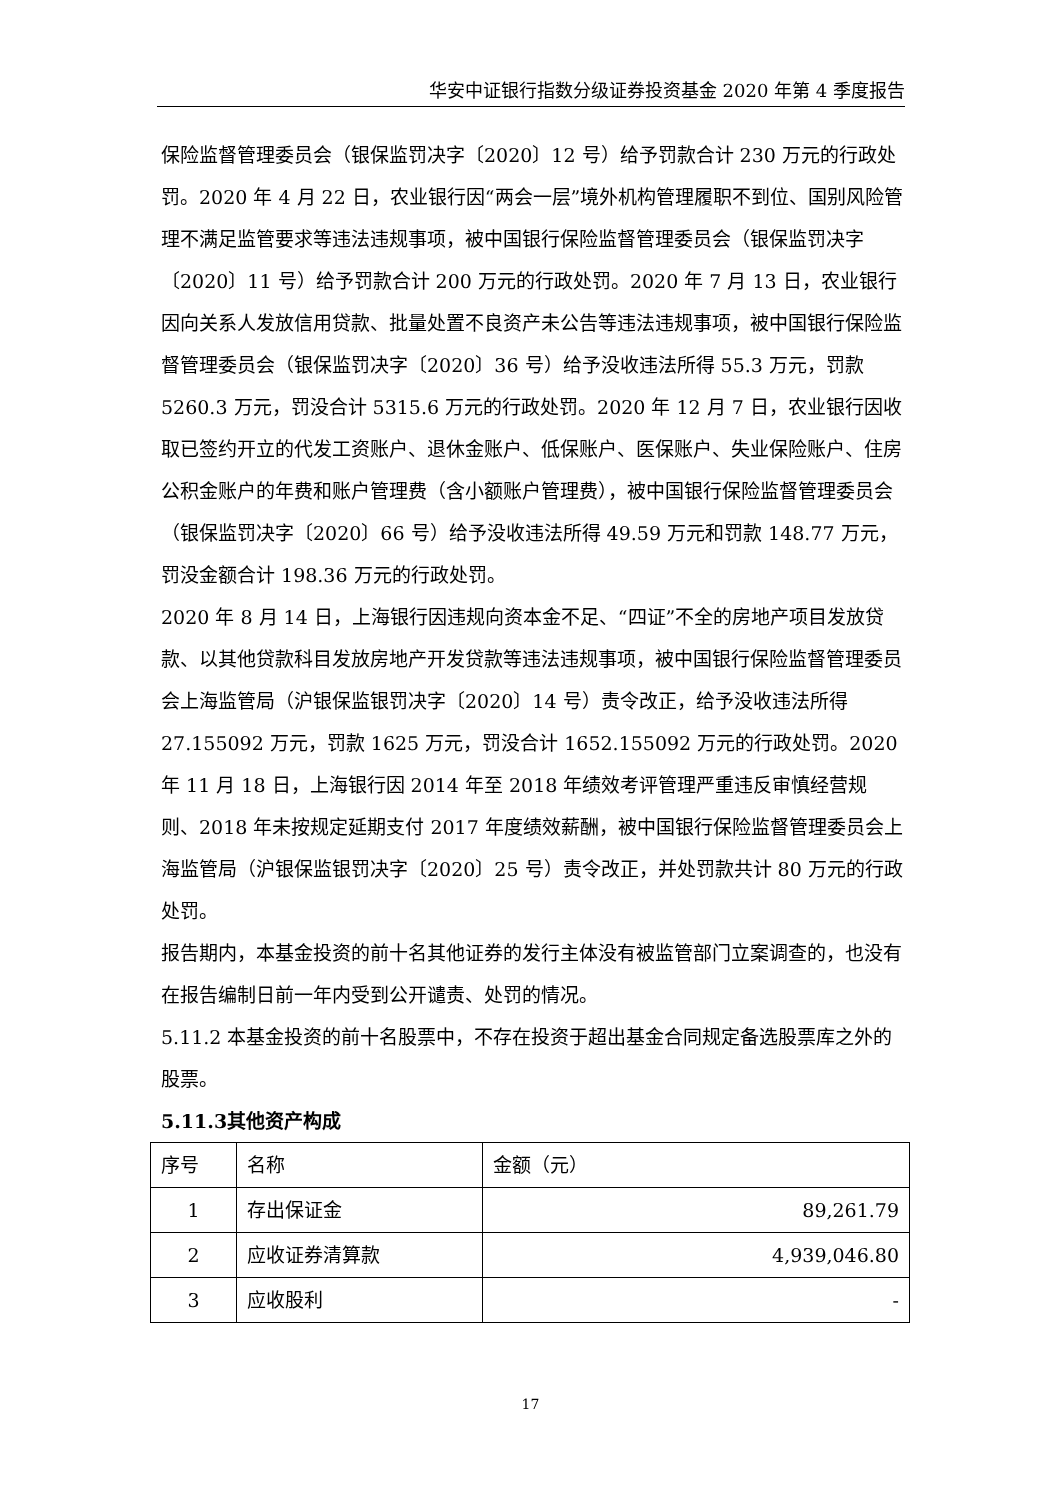华安中证银行指数分级证券投资基金 2020 年第 4 季度报告
保险监督管理委员会（银保监罚决字〔2020〕12 号）给予罚款合计 230 万元的行政处罚。2020 年 4 月 22 日，农业银行因“两会一层”境外机构管理履职不到位、国别风险管理不满足监管要求等违法违规事项，被中国银行保险监督管理委员会（银保监罚决字〔2020〕11 号）给予罚款合计 200 万元的行政处罚。2020 年 7 月 13 日，农业银行因向关系人发放信用贷款、批量处置不良资产未公告等违法违规事项，被中国银行保险监督管理委员会（银保监罚决字〔2020〕36 号）给予没收违法所得 55.3 万元，罚款 5260.3 万元，罚没合计 5315.6 万元的行政处罚。2020 年 12 月 7 日，农业银行因收取已签约开立的代发工资账户、退休金账户、低保账户、医保账户、失业保险账户、住房公积金账户的年费和账户管理费（含小额账户管理费），被中国银行保险监督管理委员会（银保监罚决字〔2020〕66 号）给予没收违法所得 49.59 万元和罚款 148.77 万元，罚没金额合计 198.36 万元的行政处罚。
2020 年 8 月 14 日，上海银行因违规向资本金不足、“四证”不全的房地产项目发放贷款、以其他贷款科目发放房地产开发贷款等违法违规事项，被中国银行保险监督管理委员会上海监管局（沪银保监银罚决字〔2020〕14 号）责令改正，给予没收违法所得 27.155092 万元，罚款 1625 万元，罚没合计 1652.155092 万元的行政处罚。2020 年 11 月 18 日，上海银行因 2014 年至 2018 年绩效考评管理严重违反审慎经营规则、2018 年未按规定延期支付 2017 年度绩效薪酬，被中国银行保险监督管理委员会上海监管局（沪银保监银罚决字〔2020〕25 号）责令改正，并处罚款共计 80 万元的行政处罚。
报告期内，本基金投资的前十名其他证券的发行主体没有被监管部门立案调查的，也没有在报告编制日前一年内受到公开谴责、处罚的情况。
5.11.2 本基金投资的前十名股票中，不存在投资于超出基金合同规定备选股票库之外的股票。
5.11.3其他资产构成
| 序号 | 名称 | 金额（元） |
| 1 | 存出保证金 | 89,261.79 |
| 2 | 应收证券清算款 | 4,939,046.80 |
| 3 | 应收股利 | - |
17